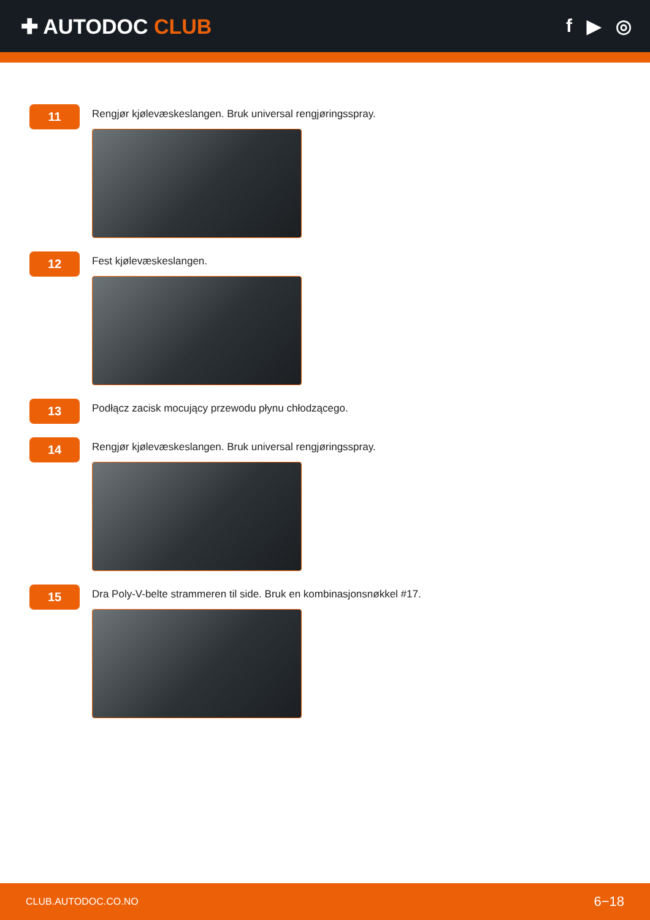✚ AUTODOC CLUB f ▶ ◎
11
Rengjør kjølevæskeslangen. Bruk universal rengjøringsspray.
12
Fest kjølevæskeslangen.
13
Podłącz zacisk mocujący przewodu płynu chłodzącego.
14
Rengjør kjølevæskeslangen. Bruk universal rengjøringsspray.
15
Dra Poly-V-belte strammeren til side. Bruk en kombinasjonsnøkkel #17.
CLUB.AUTODOC.CO.NO 6−18